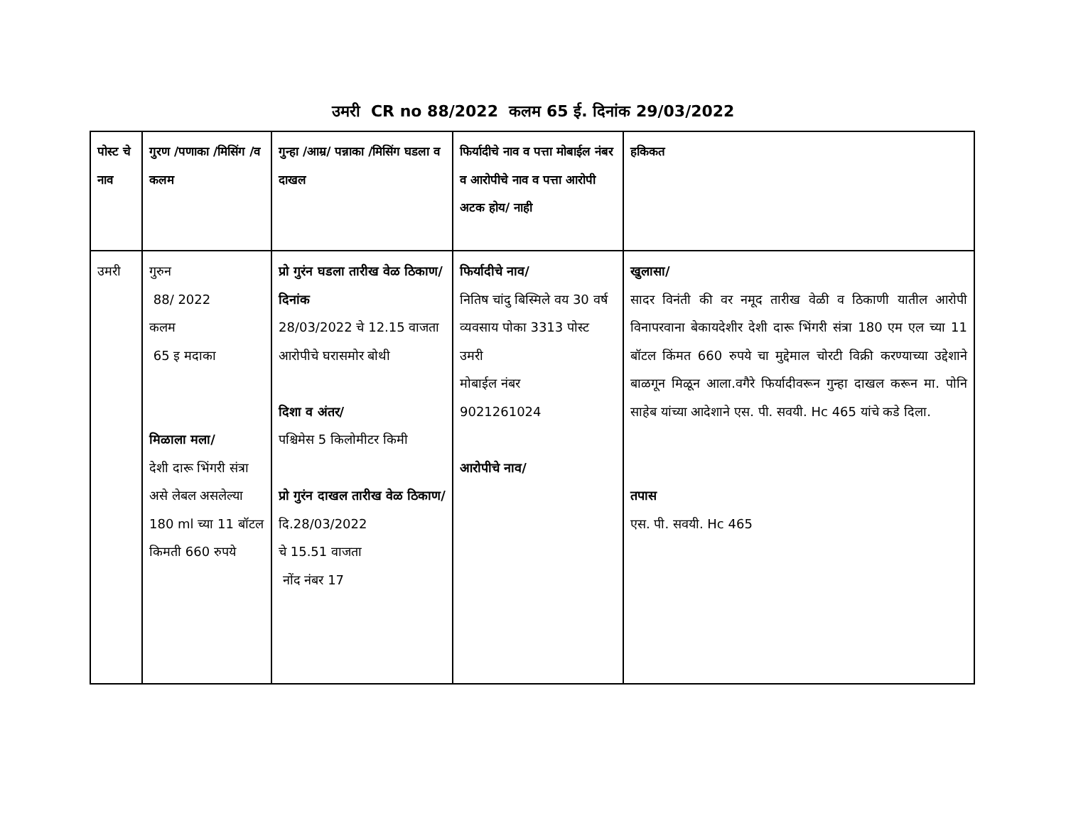उमरी CR no 88/2022 कलम 65 ई. दिनांक 29/03/2022
| पोस्ट चे नाव | गुरण /पणाका /मिसिंग /व कलम | गुन्हा /आम्र/ पन्नाका /मिसिंग घडला व दाखल | फिर्यादीचे नाव व पत्ता मोबाईल नंबर व आरोपीचे नाव व पत्ता आरोपी अटक होय/ नाही | हकिकत |
| --- | --- | --- | --- | --- |
| उमरी | गुरुन 88/ 2022 कलम 65 इ मदाका मिळाला मला/ देशी दारू भिंगरी संत्रा असे लेबल असलेल्या 180 ml च्या 11 बॉटल किमती 660 रुपये | प्रो गुरंन घडला तारीख वेळ ठिकाण/दिनांक 28/03/2022 चे 12.15 वाजता आरोपीचे घरासमोर बोथी दिशा व अंतर/ पश्चिमेस 5 किलोमीटर किमी प्रो गुरंन दाखल तारीख वेळ ठिकाण/ दि.28/03/2022 चे 15.51 वाजता नोंद नंबर 17 | फिर्यादीचे नाव/ नितिष चांदु बिस्मिले वय 30 वर्ष व्यवसाय पोका 3313 पोस्ट उमरी मोबाईल नंबर 9021261024 आरोपीचे नाव/ | खुलासा/ सादर विनंती की वर नमूद तारीख वेळी व ठिकाणी यातील आरोपी विनापरवाना बेकायदेशीर देशी दारू भिंगरी संत्रा 180 एम एल च्या 11 बॉटल किंमत 660 रुपये चा मुद्देमाल चोरटी विक्री करण्याच्या उद्देशाने बाळगून मिळून आला.वगैरे फिर्यादीवरून गुन्हा दाखल करून मा. पोनि साहेब यांच्या आदेशाने एस. पी. सवयी. Hc 465 यांचे कडे दिला. तपास एस. पी. सवयी. Hc 465 |